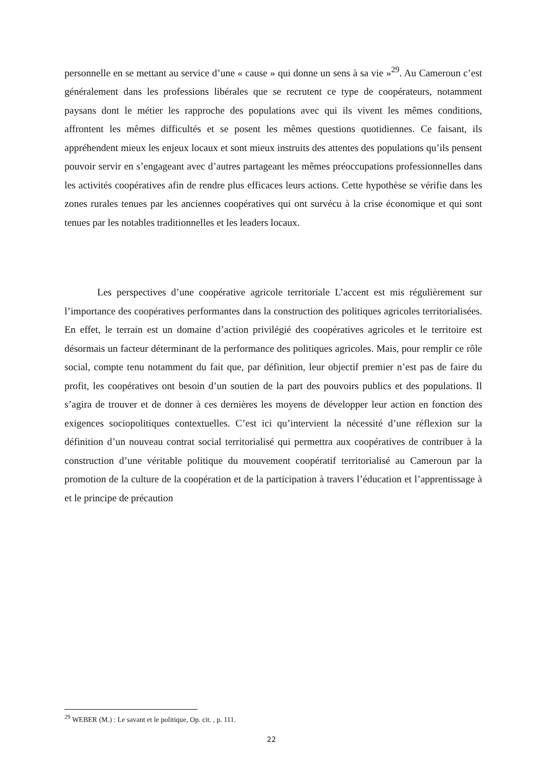personnelle en se mettant au service d’une « cause » qui donne un sens à sa vie »<sup>29</sup>. Au Cameroun c’est généralement dans les professions libérales que se recrutent ce type de coopérateurs, notamment paysans dont le métier les rapproche des populations avec qui ils vivent les mêmes conditions, affrontent les mêmes difficultés et se posent les mêmes questions quotidiennes. Ce faisant, ils appréhendent mieux les enjeux locaux et sont mieux instruits des attentes des populations qu’ils pensent pouvoir servir en s’engageant avec d’autres partageant les mêmes préoccupations professionnelles dans les activités coopératives afin de rendre plus efficaces leurs actions. Cette hypothèse se vérifie dans les zones rurales tenues par les anciennes coopératives qui ont survécu à la crise économique et qui sont tenues par les notables traditionnelles et les leaders locaux.
Les perspectives d’une coopérative agricole territoriale L’accent est mis régulièrement sur l’importance des coopératives performantes dans la construction des politiques agricoles territorialisées. En effet, le terrain est un domaine d’action privilégié des coopératives agricoles et le territoire est désormais un facteur déterminant de la performance des politiques agricoles. Mais, pour remplir ce rôle social, compte tenu notamment du fait que, par définition, leur objectif premier n’est pas de faire du profit, les coopératives ont besoin d’un soutien de la part des pouvoirs publics et des populations. Il s’agira de trouver et de donner à ces dernières les moyens de développer leur action en fonction des exigences sociopolitiques contextuelles. C’est ici qu’intervient la nécessité d’une réflexion sur la définition d’un nouveau contrat social territorialisé qui permettra aux coopératives de contribuer à la construction d’une véritable politique du mouvement coopératif territorialisé au Cameroun par la promotion de la culture de la coopération et de la participation à travers l’éducation et l’apprentissage à et le principe de précaution
<sup>29</sup> WEBER (M.) : Le savant et le politique, Op. cit. , p. 111.
22